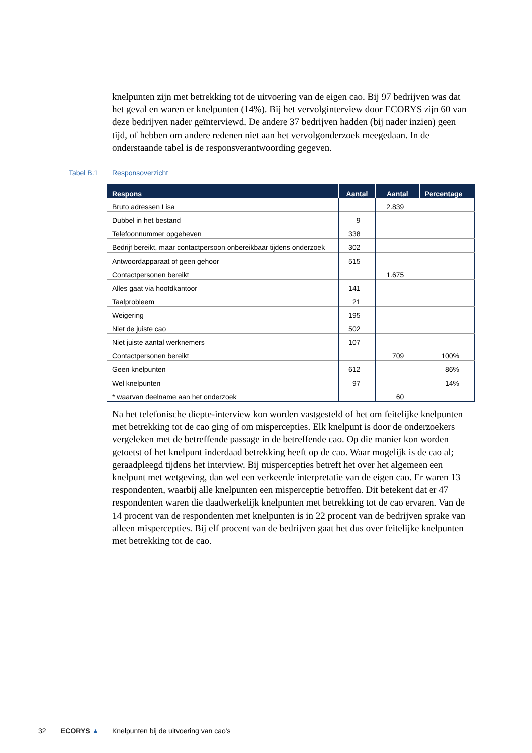knelpunten zijn met betrekking tot de uitvoering van de eigen cao. Bij 97 bedrijven was dat het geval en waren er knelpunten (14%). Bij het vervolginterview door ECORYS zijn 60 van deze bedrijven nader geïnterviewd. De andere 37 bedrijven hadden (bij nader inzien) geen tijd, of hebben om andere redenen niet aan het vervolgonderzoek meegedaan. In de onderstaande tabel is de responsverantwoording gegeven.
Tabel B.1 Responsoverzicht
| Respons | Aantal | Aantal | Percentage |
| --- | --- | --- | --- |
| Bruto adressen Lisa | | 2.839 | |
| Dubbel in het bestand | 9 | | |
| Telefoonnummer opgeheven | 338 | | |
| Bedrijf bereikt, maar contactpersoon onbereikbaar tijdens onderzoek | 302 | | |
| Antwoordapparaat of geen gehoor | 515 | | |
| Contactpersonen bereikt | | 1.675 | |
| Alles gaat via hoofdkantoor | 141 | | |
| Taalprobleem | 21 | | |
| Weigering | 195 | | |
| Niet de juiste cao | 502 | | |
| Niet juiste aantal werknemers | 107 | | |
| Contactpersonen bereikt | | 709 | 100% |
| Geen knelpunten | 612 | | 86% |
| Wel knelpunten | 97 | | 14% |
| * waarvan deelname aan het onderzoek | | 60 | |
Na het telefonische diepte-interview kon worden vastgesteld of het om feitelijke knelpunten met betrekking tot de cao ging of om mispercepties. Elk knelpunt is door de onderzoekers vergeleken met de betreffende passage in de betreffende cao. Op die manier kon worden getoetst of het knelpunt inderdaad betrekking heeft op de cao. Waar mogelijk is de cao al; geraadpleegd tijdens het interview. Bij mispercepties betreft het over het algemeen een knelpunt met wetgeving, dan wel een verkeerde interpretatie van de eigen cao. Er waren 13 respondenten, waarbij alle knelpunten een misperceptie betroffen. Dit betekent dat er 47 respondenten waren die daadwerkelijk knelpunten met betrekking tot de cao ervaren. Van de 14 procent van de respondenten met knelpunten is in 22 procent van de bedrijven sprake van alleen mispercepties. Bij elf procent van de bedrijven gaat het dus over feitelijke knelpunten met betrekking tot de cao.
32 ECORYS ▲
Knelpunten bij de uitvoering van cao's